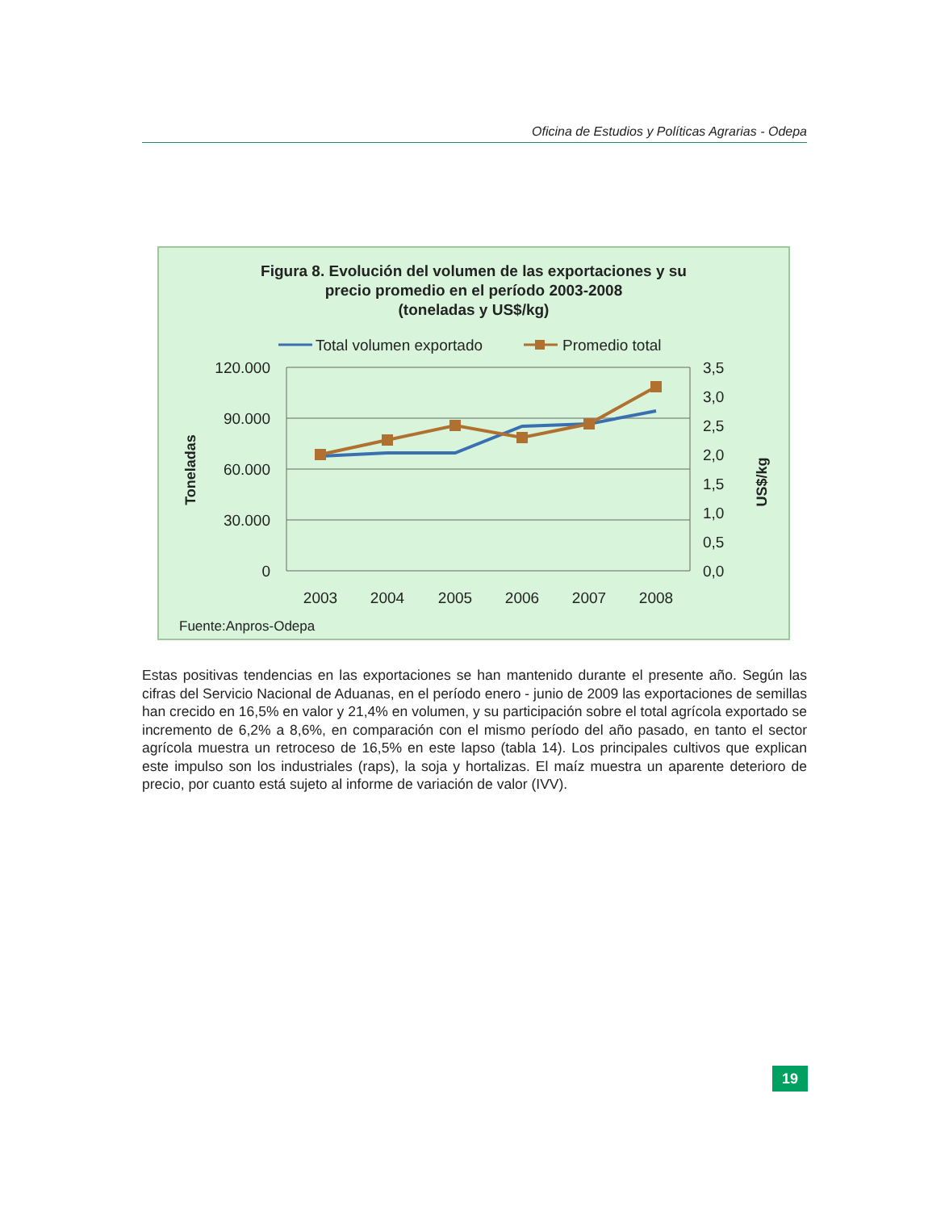Oficina de Estudios y Políticas Agrarias - Odepa
Figura 8. Evolución del volumen de las exportaciones y su
precio promedio en el período 2003-2008
(toneladas y US$/kg)
Total volumen exportado
Promedio total
120.000
90.000
60.000
30.000
0
3,5
3,0
2,5
2,0
1,5
1,0
0,5
0,0
2003
2004
2005
2006
2007
2008
Toneladas
US$/kg
Fuente:Anpros-Odepa
Estas positivas tendencias en las exportaciones se han mantenido durante el presente año. Según las cifras del Servicio Nacional de Aduanas, en el período enero - junio de 2009 las exportaciones de semillas han crecido en 16,5% en valor y 21,4% en volumen, y su participación sobre el total agrícola exportado se incremento de 6,2% a 8,6%, en comparación con el mismo período del año pasado, en tanto el sector agrícola muestra un retroceso de 16,5% en este lapso (tabla 14). Los principales cultivos que explican este impulso son los industriales (raps), la soja y hortalizas. El maíz muestra un aparente deterioro de precio, por cuanto está sujeto al informe de variación de valor (IVV).
19